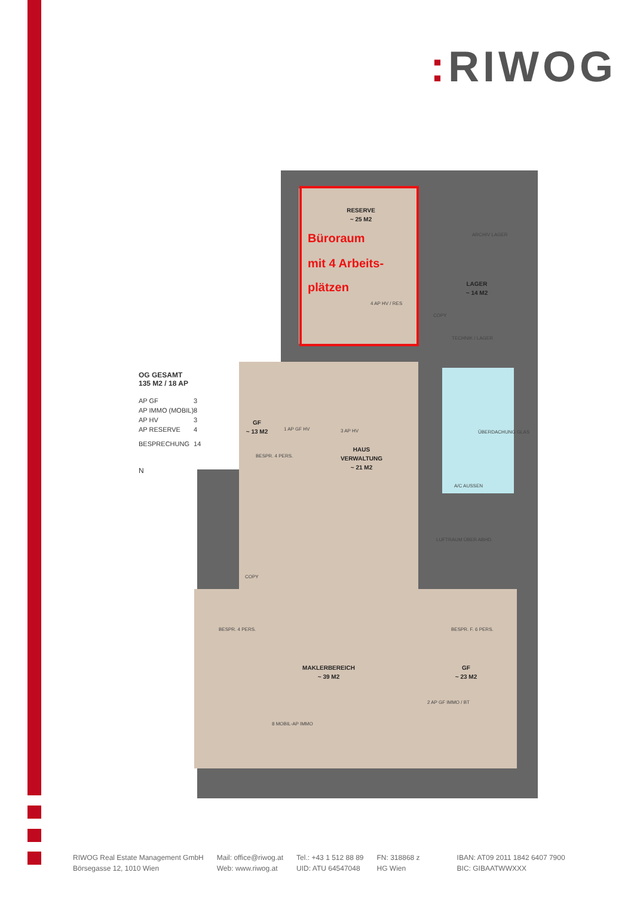: RIWOG
RESERVE
~ 25 M2
LAGER
~ 14 M2
GF
~ 13 M2
HAUS
VERWALTUNG
~ 21 M2
MAKLERBEREICH
~ 39 M2
GF
~ 23 M2
Büroraum
mit 4 Arbeits-
plätzen
4 AP HV / RES
ARCHIV LAGER
COPY
TECHNIK / LAGER
1 AP GF HV
3 AP HV
A/C AUSSEN
COPY
8 MOBIL-AP IMMO
2 AP GF IMMO / BT
BESPR. 4 PERS.
BESPR. 4 PERS.
BESPR. F. 6 PERS.
LUFTRAUM ÜBER ABHD.
ÜBERDACHUNG GLAS
OG GESAMT
135 M2 / 18 AP
| AP GF | 3 |
| AP IMMO (MOBIL) | 8 |
| AP HV | 3 |
| AP RESERVE | 4 |
| BESPRECHUNG | 14 |
N
RIWOG Real Estate Management GmbH
Börsegasse 12, 1010 Wien
Mail: office@riwog.at
Web: www.riwog.at
Tel.: +43 1 512 88 89
UID: ATU 64547048
FN: 318868 z
HG Wien
IBAN: AT09 2011 1842 6407 7900
BIC: GIBAATWWXXX